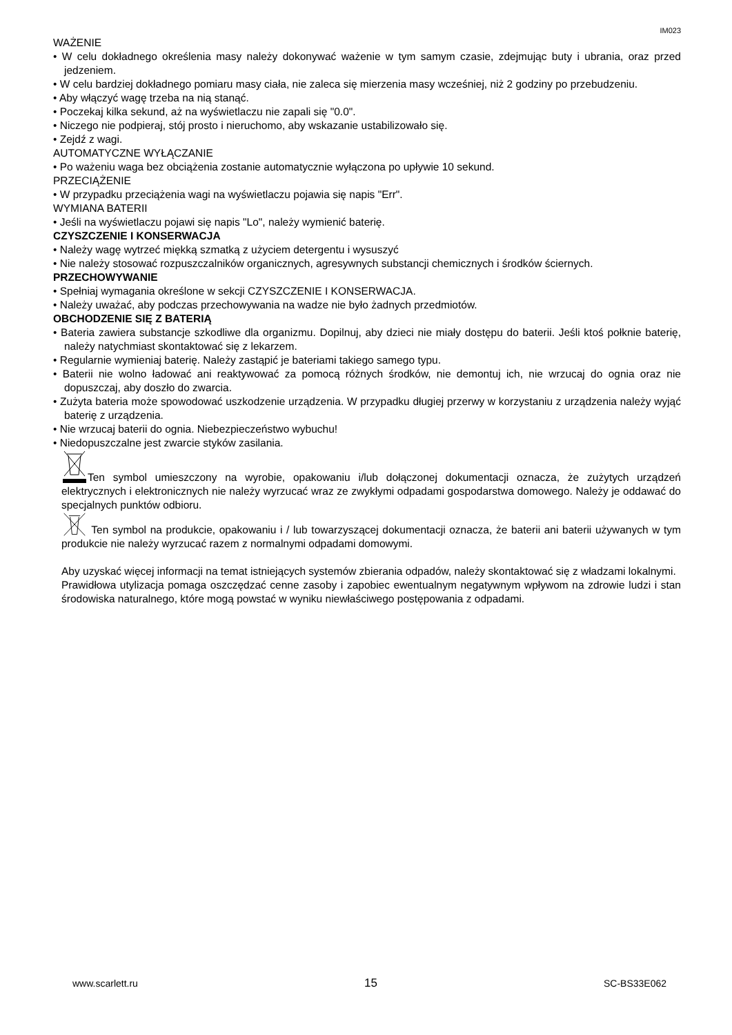IM023
WAŻENIE
• W celu dokładnego określenia masy należy dokonywać ważenie w tym samym czasie, zdejmując buty i ubrania, oraz przed jedzeniem.
• W celu bardziej dokładnego pomiaru masy ciała, nie zaleca się mierzenia masy wcześniej, niż 2 godziny po przebudzeniu.
• Aby włączyć wagę trzeba na nią stanąć.
• Poczekaj kilka sekund, aż na wyświetlaczu nie zapali się "0.0".
• Niczego nie podpieraj, stój prosto i nieruchomo, aby wskazanie ustabilizowało się.
• Zejdź z wagi.
AUTOMATYCZNE WYŁĄCZANIE
• Po ważeniu waga bez obciążenia zostanie automatycznie wyłączona po upływie 10 sekund.
PRZECIĄŻENIE
• W przypadku przeciążenia wagi na wyświetlaczu pojawia się napis "Err".
WYMIANA BATERII
• Jeśli na wyświetlaczu pojawi się napis "Lo", należy wymienić baterię.
CZYSZCZENIE I KONSERWACJA
• Należy wagę wytrzeć miękką szmatką z użyciem detergentu i wysuszyć
• Nie należy stosować rozpuszczalników organicznych, agresywnych substancji chemicznych i środków ściernych.
PRZECHOWYWANIE
• Spełniaj wymagania określone w sekcji CZYSZCZENIE I KONSERWACJA.
• Należy uważać, aby podczas przechowywania na wadze nie było żadnych przedmiotów.
OBCHODZENIE SIĘ Z BATERIĄ
• Bateria zawiera substancje szkodliwe dla organizmu. Dopilnuj, aby dzieci nie miały dostępu do baterii. Jeśli ktoś połknie baterię, należy natychmiast skontaktować się z lekarzem.
• Regularnie wymieniaj baterię. Należy zastąpić je bateriami takiego samego typu.
• Baterii nie wolno ładować ani reaktywować za pomocą różnych środków, nie demontuj ich, nie wrzucaj do ognia oraz nie dopuszczaj, aby doszło do zwarcia.
• Zużyta bateria może spowodować uszkodzenie urządzenia. W przypadku długiej przerwy w korzystaniu z urządzenia należy wyjąć baterię z urządzenia.
• Nie wrzucaj baterii do ognia. Niebezpieczeństwo wybuchu!
• Niedopuszczalne jest zwarcie styków zasilania.
Ten symbol umieszczony na wyrobie, opakowaniu i/lub dołączonej dokumentacji oznacza, że zużytych urządzeń elektrycznych i elektronicznych nie należy wyrzucać wraz ze zwykłymi odpadami gospodarstwa domowego. Należy je oddawać do specjalnych punktów odbioru.
Ten symbol na produkcie, opakowaniu i / lub towarzyszącej dokumentacji oznacza, że baterii ani baterii używanych w tym produkcie nie należy wyrzucać razem z normalnymi odpadami domowymi.
Aby uzyskać więcej informacji na temat istniejących systemów zbierania odpadów, należy skontaktować się z władzami lokalnymi.
Prawidłowa utylizacja pomaga oszczędzać cenne zasoby i zapobiec ewentualnym negatywnym wpływom na zdrowie ludzi i stan środowiska naturalnego, które mogą powstać w wyniku niewłaściwego postępowania z odpadami.
www.scarlett.ru 15 SC-BS33E062